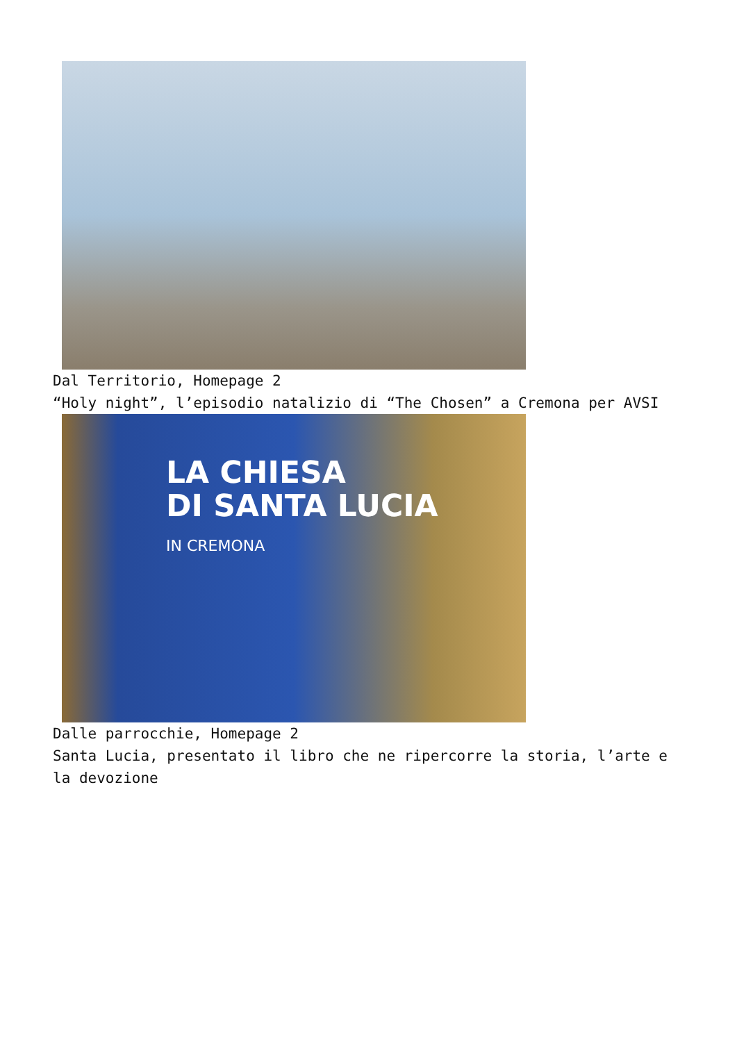Dal Territorio, Homepage 2
“Holy night”, l’episodio natalizio di “The Chosen” a Cremona per AVSI
LA CHIESA
DI SANTA LUCIA
IN CREMONA
Dalle parrocchie, Homepage 2
Santa Lucia, presentato il libro che ne ripercorre la storia, l’arte e la devozione